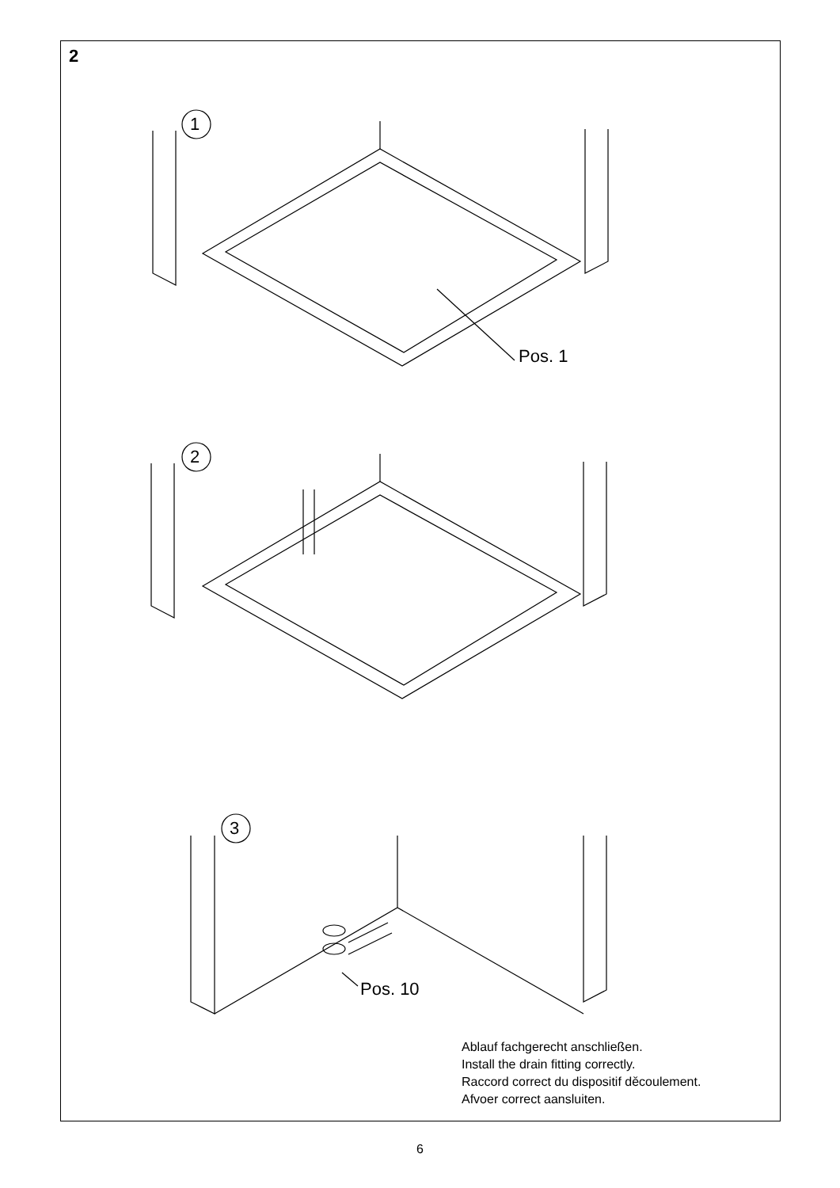2
Pos. 1
Pos. 10
1
2
3
Ablauf fachgerecht anschließen.
Install the drain fitting correctly.
Raccord correct du dispositif děcoulement.
Afvoer correct aansluiten.
6